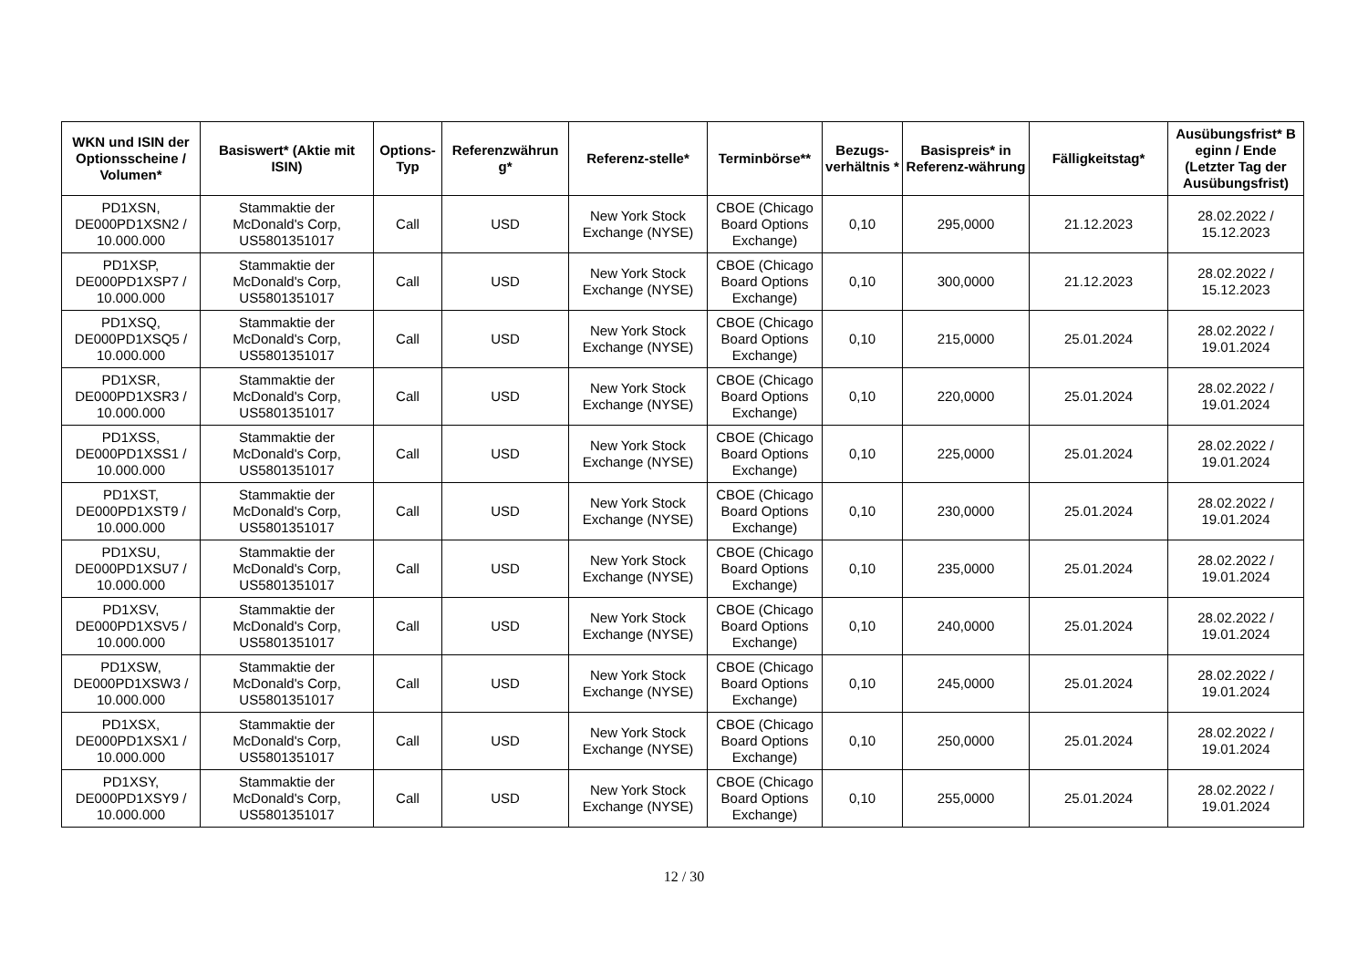| WKN und ISIN der Optionsscheine / Volumen* | Basiswert* (Aktie mit ISIN) | Options-Typ | Referenzwährun g* | Referenz-stelle* | Terminbörse** | Bezugs-verhältnis * | Basispreis* in Referenz-währung | Fälligkeitstag* | Ausübungsfrist* B eginn / Ende (Letzter Tag der Ausübungsfrist) |
| --- | --- | --- | --- | --- | --- | --- | --- | --- | --- |
| PD1XSN, DE000PD1XSN2 / 10.000.000 | Stammaktie der McDonald's Corp, US5801351017 | Call | USD | New York Stock Exchange (NYSE) | CBOE (Chicago Board Options Exchange) | 0,10 | 295,0000 | 21.12.2023 | 28.02.2022 / 15.12.2023 |
| PD1XSP, DE000PD1XSP7 / 10.000.000 | Stammaktie der McDonald's Corp, US5801351017 | Call | USD | New York Stock Exchange (NYSE) | CBOE (Chicago Board Options Exchange) | 0,10 | 300,0000 | 21.12.2023 | 28.02.2022 / 15.12.2023 |
| PD1XSQ, DE000PD1XSQ5 / 10.000.000 | Stammaktie der McDonald's Corp, US5801351017 | Call | USD | New York Stock Exchange (NYSE) | CBOE (Chicago Board Options Exchange) | 0,10 | 215,0000 | 25.01.2024 | 28.02.2022 / 19.01.2024 |
| PD1XSR, DE000PD1XSR3 / 10.000.000 | Stammaktie der McDonald's Corp, US5801351017 | Call | USD | New York Stock Exchange (NYSE) | CBOE (Chicago Board Options Exchange) | 0,10 | 220,0000 | 25.01.2024 | 28.02.2022 / 19.01.2024 |
| PD1XSS, DE000PD1XSS1 / 10.000.000 | Stammaktie der McDonald's Corp, US5801351017 | Call | USD | New York Stock Exchange (NYSE) | CBOE (Chicago Board Options Exchange) | 0,10 | 225,0000 | 25.01.2024 | 28.02.2022 / 19.01.2024 |
| PD1XST, DE000PD1XST9 / 10.000.000 | Stammaktie der McDonald's Corp, US5801351017 | Call | USD | New York Stock Exchange (NYSE) | CBOE (Chicago Board Options Exchange) | 0,10 | 230,0000 | 25.01.2024 | 28.02.2022 / 19.01.2024 |
| PD1XSU, DE000PD1XSU7 / 10.000.000 | Stammaktie der McDonald's Corp, US5801351017 | Call | USD | New York Stock Exchange (NYSE) | CBOE (Chicago Board Options Exchange) | 0,10 | 235,0000 | 25.01.2024 | 28.02.2022 / 19.01.2024 |
| PD1XSV, DE000PD1XSV5 / 10.000.000 | Stammaktie der McDonald's Corp, US5801351017 | Call | USD | New York Stock Exchange (NYSE) | CBOE (Chicago Board Options Exchange) | 0,10 | 240,0000 | 25.01.2024 | 28.02.2022 / 19.01.2024 |
| PD1XSW, DE000PD1XSW3 / 10.000.000 | Stammaktie der McDonald's Corp, US5801351017 | Call | USD | New York Stock Exchange (NYSE) | CBOE (Chicago Board Options Exchange) | 0,10 | 245,0000 | 25.01.2024 | 28.02.2022 / 19.01.2024 |
| PD1XSX, DE000PD1XSX1 / 10.000.000 | Stammaktie der McDonald's Corp, US5801351017 | Call | USD | New York Stock Exchange (NYSE) | CBOE (Chicago Board Options Exchange) | 0,10 | 250,0000 | 25.01.2024 | 28.02.2022 / 19.01.2024 |
| PD1XSY, DE000PD1XSY9 / 10.000.000 | Stammaktie der McDonald's Corp, US5801351017 | Call | USD | New York Stock Exchange (NYSE) | CBOE (Chicago Board Options Exchange) | 0,10 | 255,0000 | 25.01.2024 | 28.02.2022 / 19.01.2024 |
12 / 30